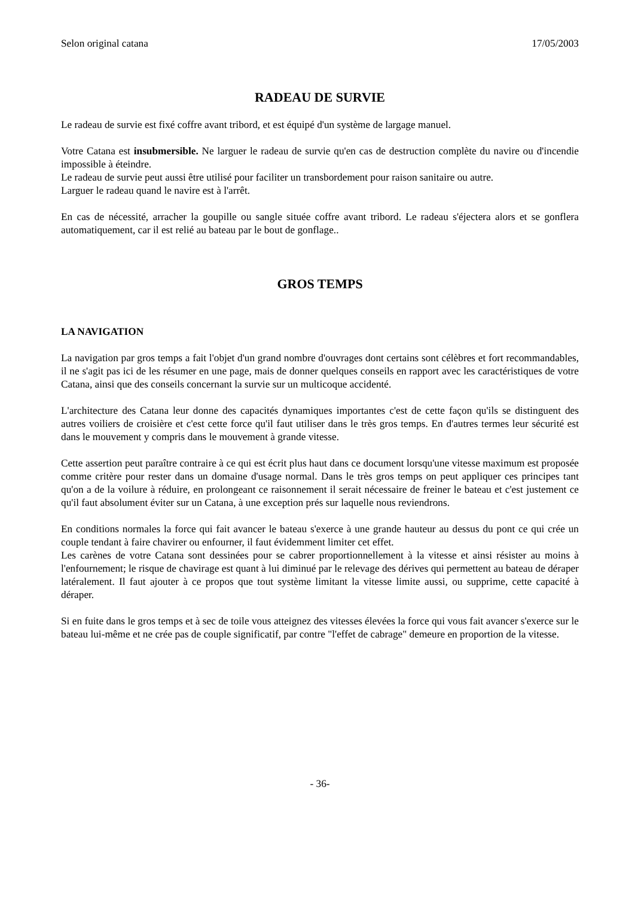Selon original catana 17/05/2003
RADEAU DE SURVIE
Le radeau de survie est fixé coffre avant tribord, et est équipé d'un système de largage manuel.
Votre Catana est insubmersible. Ne larguer le radeau de survie qu'en cas de destruction complète du navire ou d'incendie impossible à éteindre.
Le radeau de survie peut aussi être utilisé pour faciliter un transbordement pour raison sanitaire ou autre.
Larguer le radeau quand le navire est à l'arrêt.
En cas de nécessité, arracher la goupille ou sangle située coffre avant tribord. Le radeau s'éjectera alors et se gonflera automatiquement, car il est relié au bateau par le bout de gonflage..
GROS TEMPS
LA NAVIGATION
La navigation par gros temps a fait l'objet d'un grand nombre d'ouvrages dont certains sont célèbres et fort recommandables, il ne s'agit pas ici de les résumer en une page, mais de donner quelques conseils en rapport avec les caractéristiques de votre Catana, ainsi que des conseils concernant la survie sur un multicoque accidenté.
L'architecture des Catana leur donne des capacités dynamiques importantes c'est de cette façon qu'ils se distinguent des autres voiliers de croisière et c'est cette force qu'il faut utiliser dans le très gros temps. En d'autres termes leur sécurité est dans le mouvement y compris dans le mouvement à grande vitesse.
Cette assertion peut paraître contraire à ce qui est écrit plus haut dans ce document lorsqu'une vitesse maximum est proposée comme critère pour rester dans un domaine d'usage normal. Dans le très gros temps on peut appliquer ces principes tant qu'on a de la voilure à réduire, en prolongeant ce raisonnement il serait nécessaire de freiner le bateau et c'est justement ce qu'il faut absolument éviter sur un Catana, à une exception prés sur laquelle nous reviendrons.
En conditions normales la force qui fait avancer le bateau s'exerce à une grande hauteur au dessus du pont ce qui crée un couple tendant à faire chavirer ou enfourner, il faut évidemment limiter cet effet.
Les carènes de votre Catana sont dessinées pour se cabrer proportionnellement à la vitesse et ainsi résister au moins à l'enfournement; le risque de chavirage est quant à lui diminué par le relevage des dérives qui permettent au bateau de déraper latéralement. Il faut ajouter à ce propos que tout système limitant la vitesse limite aussi, ou supprime, cette capacité à déraper.
Si en fuite dans le gros temps et à sec de toile vous atteignez des vitesses élevées la force qui vous fait avancer s'exerce sur le bateau lui-même et ne crée pas de couple significatif, par contre "l'effet de cabrage" demeure en proportion de la vitesse.
- 36-